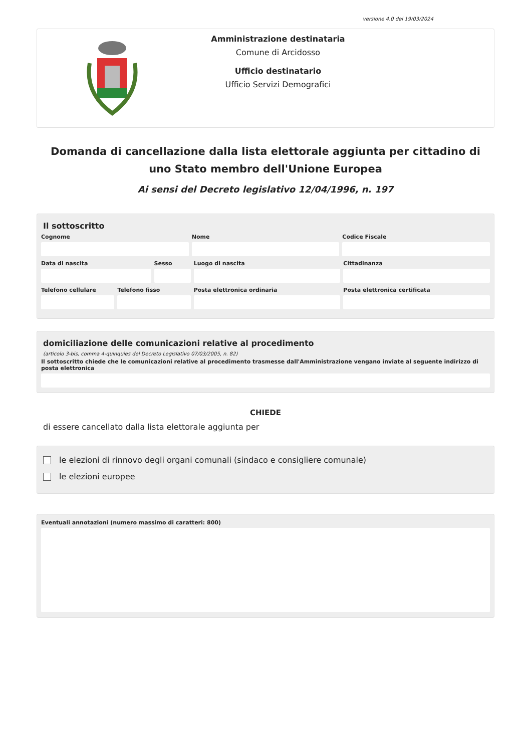versione 4.0 del 19/03/2024
Amministrazione destinataria
Comune di Arcidosso
Ufficio destinatario
Ufficio Servizi Demografici
Domanda di cancellazione dalla lista elettorale aggiunta per cittadino di uno Stato membro dell'Unione Europea
Ai sensi del Decreto legislativo 12/04/1996, n. 197
Il sottoscritto
Cognome Nome Codice Fiscale
Data di nascita Sesso Luogo di nascita Cittadinanza
Telefono cellulare Telefono fisso Posta elettronica ordinaria Posta elettronica certificata
domiciliazione delle comunicazioni relative al procedimento
(articolo 3-bis, comma 4-quinquies del Decreto Legislativo 07/03/2005, n. 82)
Il sottoscritto chiede che le comunicazioni relative al procedimento trasmesse dall'Amministrazione vengano inviate al seguente indirizzo di posta elettronica
CHIEDE
di essere cancellato dalla lista elettorale aggiunta per
le elezioni di rinnovo degli organi comunali (sindaco e consigliere comunale)
le elezioni europee
Eventuali annotazioni (numero massimo di caratteri: 800)